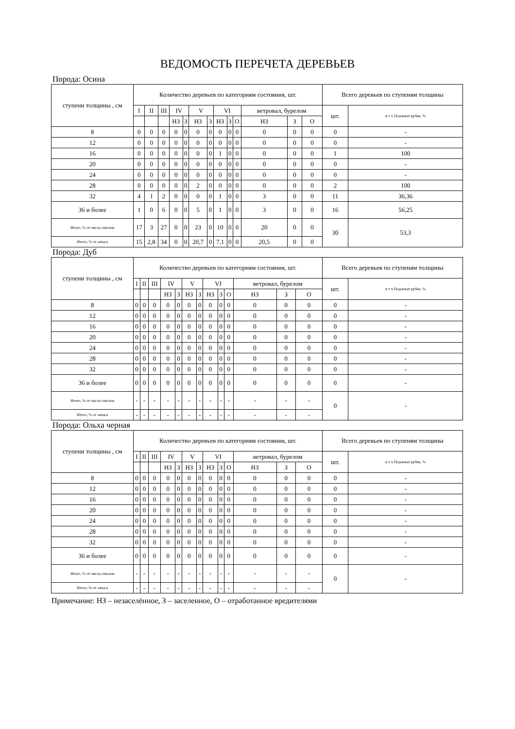ВЕДОМОСТЬ ПЕРЕЧЕТА ДЕРЕВЬЕВ
Порода: Осина
| ступени толщины , см | Количество деревьев по категориям состояния, шт. | | | | | | | | | | | | | Всего деревьев по ступеням толщины | |
| --- | --- | --- | --- | --- | --- | --- | --- | --- | --- | --- | --- | --- | --- | --- | --- |
| | I | II | III | IV | | V | | VI | | | ветровал, бурелом | | | шт. | в т ч Подлежат рубке, % |
| | | | | НЗ | З | НЗ | З | НЗ | З | О | НЗ | З | О | | |
| 8 | 0 | 0 | 0 | 0 | 0 | 0 | 0 | 0 | 0 | 0 | 0 | 0 | 0 | 0 | - |
| 12 | 0 | 0 | 0 | 0 | 0 | 0 | 0 | 0 | 0 | 0 | 0 | 0 | 0 | 0 | - |
| 16 | 0 | 0 | 0 | 0 | 0 | 0 | 0 | 1 | 0 | 0 | 0 | 0 | 0 | 1 | 100 |
| 20 | 0 | 0 | 0 | 0 | 0 | 0 | 0 | 0 | 0 | 0 | 0 | 0 | 0 | 0 | - |
| 24 | 0 | 0 | 0 | 0 | 0 | 0 | 0 | 0 | 0 | 0 | 0 | 0 | 0 | 0 | - |
| 28 | 0 | 0 | 0 | 0 | 0 | 2 | 0 | 0 | 0 | 0 | 0 | 0 | 0 | 2 | 100 |
| 32 | 4 | 1 | 2 | 0 | 0 | 0 | 0 | 1 | 0 | 0 | 3 | 0 | 0 | 11 | 36,36 |
| 36 и более | 1 | 0 | 6 | 0 | 0 | 5 | 0 | 1 | 0 | 0 | 3 | 0 | 0 | 16 | 56,25 |
| Итого, % от числа стволов | 17 | 3 | 27 | 0 | 0 | 23 | 0 | 10 | 0 | 0 | 20 | 0 | 0 | 30 | 53,3 |
| Итого, % от запаса | 15 | 2,8 | 34 | 0 | 0 | 20,7 | 0 | 7,1 | 0 | 0 | 20,5 | 0 | 0 | | |
Порода: Дуб
| ступени толщины , см | Количество деревьев по категориям состояния, шт. | | | | | | | | | | | | | Всего деревьев по ступеням толщины | |
| --- | --- | --- | --- | --- | --- | --- | --- | --- | --- | --- | --- | --- | --- | --- | --- |
| | I | II | III | IV | | V | | VI | | | ветровал, бурелом | | | шт. | в т ч Подлежат рубке, % |
| | | | | НЗ | З | НЗ | З | НЗ | З | О | НЗ | З | О | | |
| 8 | 0 | 0 | 0 | 0 | 0 | 0 | 0 | 0 | 0 | 0 | 0 | 0 | 0 | 0 | - |
| 12 | 0 | 0 | 0 | 0 | 0 | 0 | 0 | 0 | 0 | 0 | 0 | 0 | 0 | 0 | - |
| 16 | 0 | 0 | 0 | 0 | 0 | 0 | 0 | 0 | 0 | 0 | 0 | 0 | 0 | 0 | - |
| 20 | 0 | 0 | 0 | 0 | 0 | 0 | 0 | 0 | 0 | 0 | 0 | 0 | 0 | 0 | - |
| 24 | 0 | 0 | 0 | 0 | 0 | 0 | 0 | 0 | 0 | 0 | 0 | 0 | 0 | 0 | - |
| 28 | 0 | 0 | 0 | 0 | 0 | 0 | 0 | 0 | 0 | 0 | 0 | 0 | 0 | 0 | - |
| 32 | 0 | 0 | 0 | 0 | 0 | 0 | 0 | 0 | 0 | 0 | 0 | 0 | 0 | 0 | - |
| 36 и более | 0 | 0 | 0 | 0 | 0 | 0 | 0 | 0 | 0 | 0 | 0 | 0 | 0 | 0 | - |
| Итого, % от числа стволов | - | - | - | - | - | - | - | - | - | - | - | - | - | 0 | - |
| Итого, % от запаса | - | - | - | - | - | - | - | - | - | - | - | - | - | | |
Порода: Ольха черная
| ступени толщины , см | Количество деревьев по категориям состояния, шт. | | | | | | | | | | | | | Всего деревьев по ступеням толщины | |
| --- | --- | --- | --- | --- | --- | --- | --- | --- | --- | --- | --- | --- | --- | --- | --- |
| | I | II | III | IV | | V | | VI | | | ветровал, бурелом | | | шт. | в т ч Подлежат рубке, % |
| | | | | НЗ | З | НЗ | З | НЗ | З | О | НЗ | З | О | | |
| 8 | 0 | 0 | 0 | 0 | 0 | 0 | 0 | 0 | 0 | 0 | 0 | 0 | 0 | 0 | - |
| 12 | 0 | 0 | 0 | 0 | 0 | 0 | 0 | 0 | 0 | 0 | 0 | 0 | 0 | 0 | - |
| 16 | 0 | 0 | 0 | 0 | 0 | 0 | 0 | 0 | 0 | 0 | 0 | 0 | 0 | 0 | - |
| 20 | 0 | 0 | 0 | 0 | 0 | 0 | 0 | 0 | 0 | 0 | 0 | 0 | 0 | 0 | - |
| 24 | 0 | 0 | 0 | 0 | 0 | 0 | 0 | 0 | 0 | 0 | 0 | 0 | 0 | 0 | - |
| 28 | 0 | 0 | 0 | 0 | 0 | 0 | 0 | 0 | 0 | 0 | 0 | 0 | 0 | 0 | - |
| 32 | 0 | 0 | 0 | 0 | 0 | 0 | 0 | 0 | 0 | 0 | 0 | 0 | 0 | 0 | - |
| 36 и более | 0 | 0 | 0 | 0 | 0 | 0 | 0 | 0 | 0 | 0 | 0 | 0 | 0 | 0 | - |
| Итого, % от числа стволов | - | - | - | - | - | - | - | - | - | - | - | - | - | 0 | - |
| Итого, % от запаса | - | - | - | - | - | - | - | - | - | - | - | - | - | | |
Примечание: НЗ – незаселённое, З – заселенное, О – отработанное вредителями